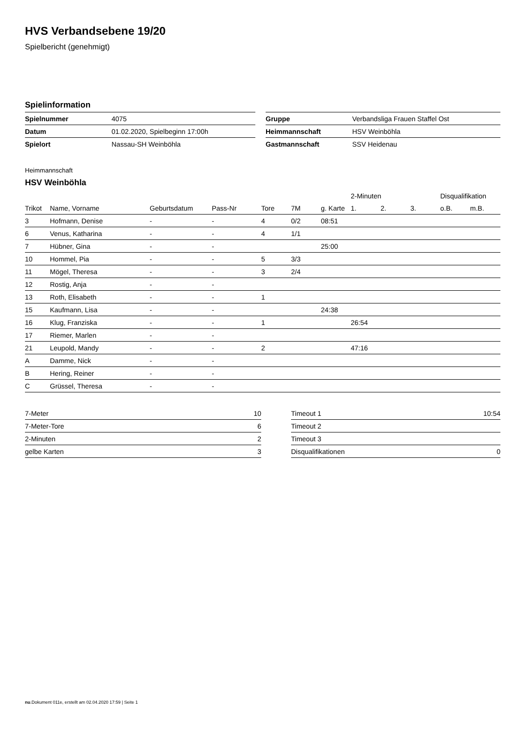HVS Verbandsebene 19/20
Spielbericht (genehmigt)
Spielinformation
| Spielnummer | 4075 | | Gruppe | Verbandsliga Frauen Staffel Ost |
| Datum | 01.02.2020, Spielbeginn 17:00h | | Heimmannschaft | HSV Weinböhla |
| Spielort | Nassau-SH Weinböhla | | Gastmannschaft | SSV Heidenau |
Heimmannschaft
HSV Weinböhla
| | | | | | | | 2-Minuten | | | Disqualifikation | |
| --- | --- | --- | --- | --- | --- | --- | --- | --- | --- | --- | --- |
| Trikot | Name, Vorname | Geburtsdatum | Pass-Nr | Tore | 7M | g. Karte | 1. | 2. | 3. | o.B. | m.B. |
| 3 | Hofmann, Denise | - | - | 4 | 0/2 | 08:51 | | | | | |
| 6 | Venus, Katharina | - | - | 4 | 1/1 | | | | | | |
| 7 | Hübner, Gina | - | - | | | 25:00 | | | | | |
| 10 | Hommel, Pia | - | - | 5 | 3/3 | | | | | | |
| 11 | Mögel, Theresa | - | - | 3 | 2/4 | | | | | | |
| 12 | Rostig, Anja | - | - | | | | | | | | |
| 13 | Roth, Elisabeth | - | - | 1 | | | | | | | |
| 15 | Kaufmann, Lisa | - | - | | | 24:38 | | | | | |
| 16 | Klug, Franziska | - | - | 1 | | | 26:54 | | | | |
| 17 | Riemer, Marlen | - | - | | | | | | | | |
| 21 | Leupold, Mandy | - | - | 2 | | | 47:16 | | | | |
| A | Damme, Nick | - | - | | | | | | | | |
| B | Hering, Reiner | - | - | | | | | | | | |
| C | Grüssel, Theresa | - | - | | | | | | | | |
| 7-Meter | 10 | | Timeout 1 | 10:54 |
| 7-Meter-Tore | 6 | | Timeout 2 | |
| 2-Minuten | 2 | | Timeout 3 | |
| gelbe Karten | 3 | | Disqualifikationen | 0 |
nu.Dokument 011e, erstellt am 02.04.2020 17:59 | Seite 1